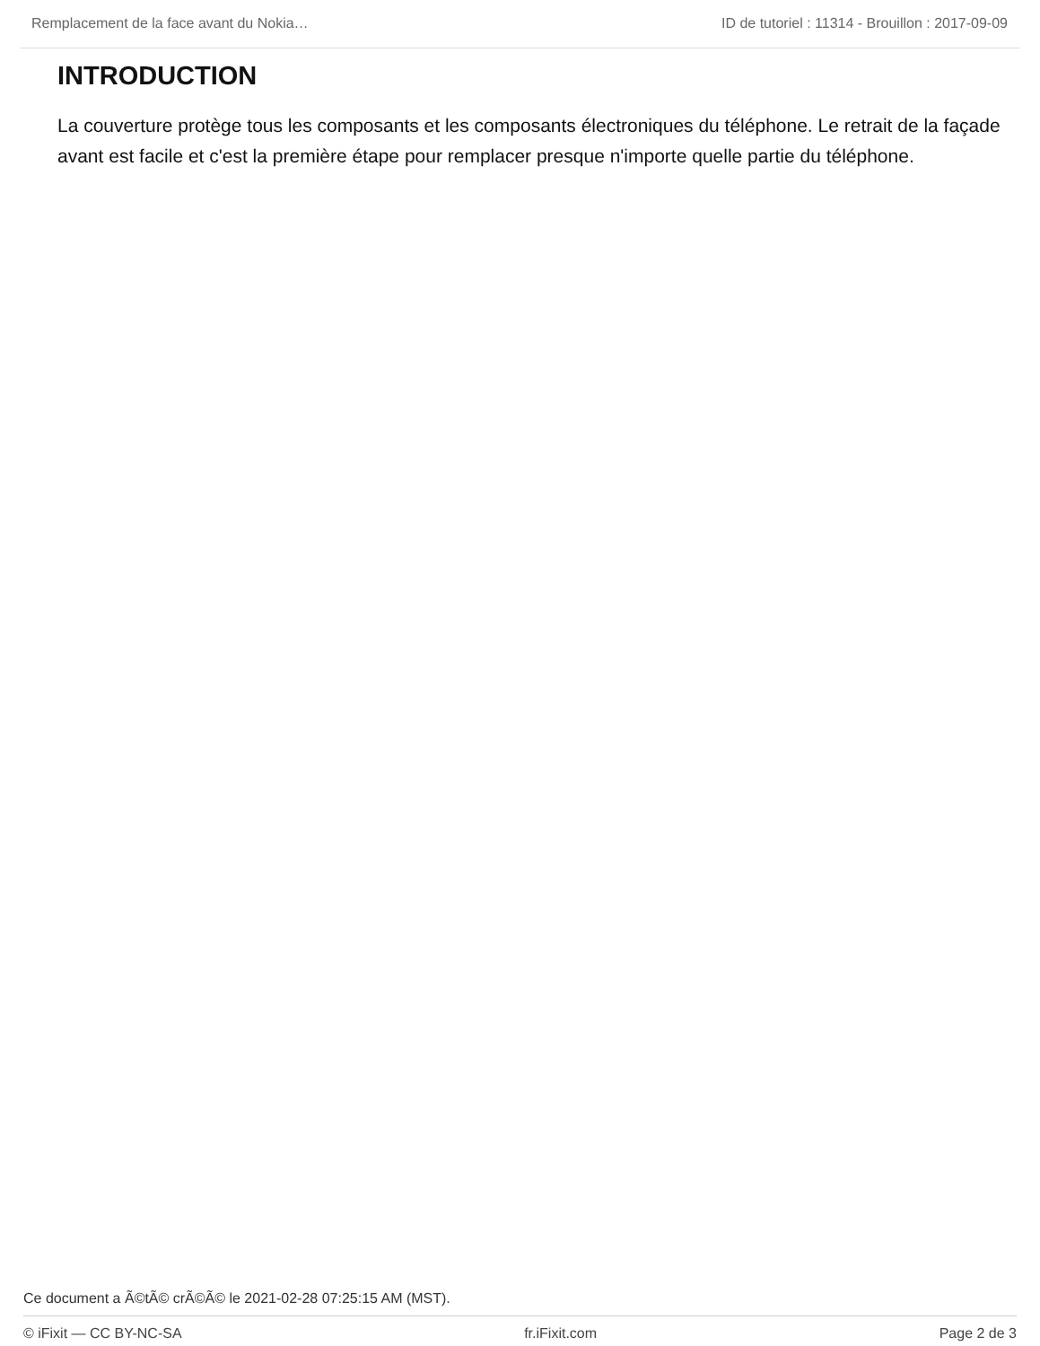Remplacement de la face avant du Nokia… ID de tutoriel : 11314 - Brouillon : 2017-09-09
INTRODUCTION
La couverture protège tous les composants et les composants électroniques du téléphone. Le retrait de la façade avant est facile et c'est la première étape pour remplacer presque n'importe quelle partie du téléphone.
Ce document a Ã©tÃ© crÃ©Ã© le 2021-02-28 07:25:15 AM (MST).
© iFixit — CC BY-NC-SA fr.iFixit.com Page 2 de 3